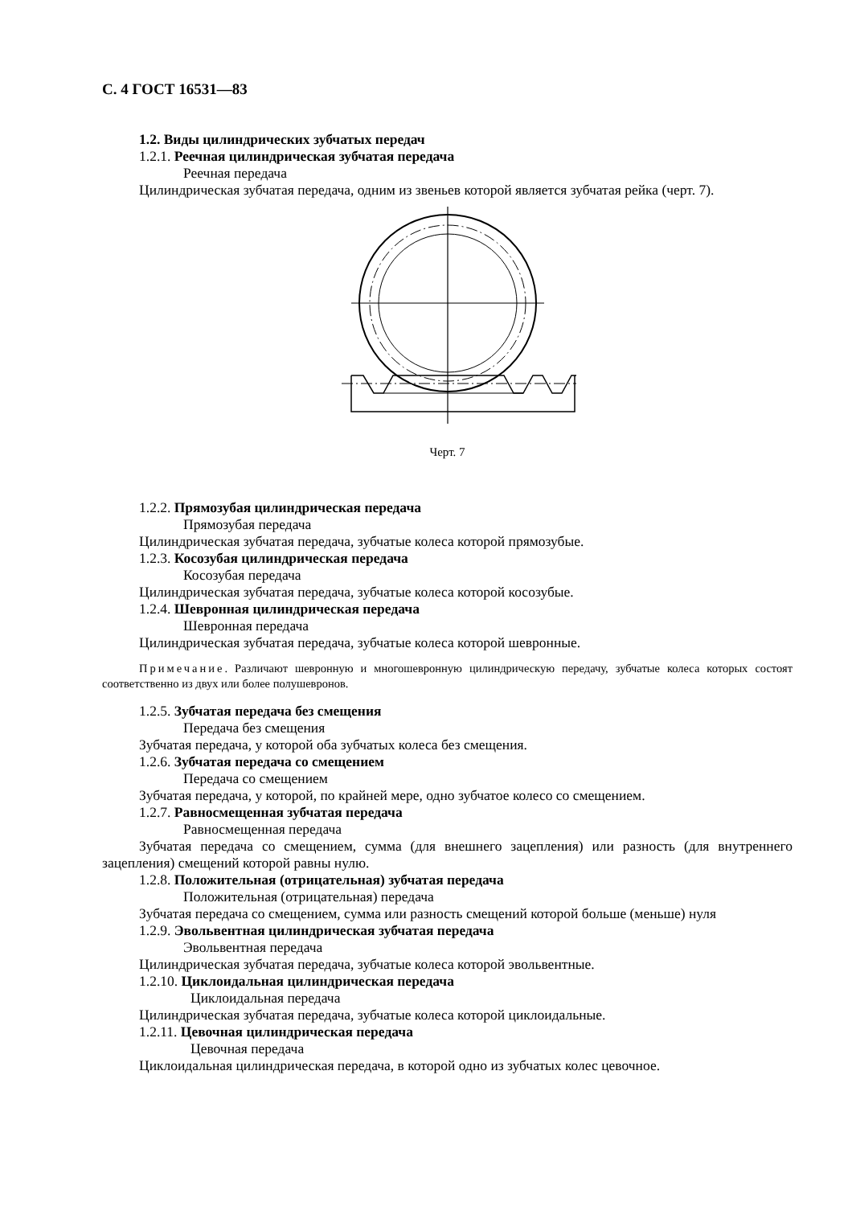С. 4 ГОСТ 16531—83
1.2. Виды цилиндрических зубчатых передач
1.2.1. Реечная цилиндрическая зубчатая передача
Реечная передача
Цилиндрическая зубчатая передача, одним из звеньев которой является зубчатая рейка (черт. 7).
Черт. 7
1.2.2. Прямозубая цилиндрическая передача
Прямозубая передача
Цилиндрическая зубчатая передача, зубчатые колеса которой прямозубые.
1.2.3. Косозубая цилиндрическая передача
Косозубая передача
Цилиндрическая зубчатая передача, зубчатые колеса которой косозубые.
1.2.4. Шевронная цилиндрическая передача
Шевронная передача
Цилиндрическая зубчатая передача, зубчатые колеса которой шевронные.
Примечание. Различают шевронную и многошевронную цилиндрическую передачу, зубчатые колеса которых состоят соответственно из двух или более полушевронов.
1.2.5. Зубчатая передача без смещения
Передача без смещения
Зубчатая передача, у которой оба зубчатых колеса без смещения.
1.2.6. Зубчатая передача со смещением
Передача со смещением
Зубчатая передача, у которой, по крайней мере, одно зубчатое колесо со смещением.
1.2.7. Равносмещенная зубчатая передача
Равносмещенная передача
Зубчатая передача со смещением, сумма (для внешнего зацепления) или разность (для внутреннего зацепления) смещений которой равны нулю.
1.2.8. Положительная (отрицательная) зубчатая передача
Положительная (отрицательная) передача
Зубчатая передача со смещением, сумма или разность смещений которой больше (меньше) нуля
1.2.9. Эвольвентная цилиндрическая зубчатая передача
Эвольвентная передача
Цилиндрическая зубчатая передача, зубчатые колеса которой эвольвентные.
1.2.10. Циклоидальная цилиндрическая передача
Циклоидальная передача
Цилиндрическая зубчатая передача, зубчатые колеса которой циклоидальные.
1.2.11. Цевочная цилиндрическая передача
Цевочная передача
Циклоидальная цилиндрическая передача, в которой одно из зубчатых колес цевочное.